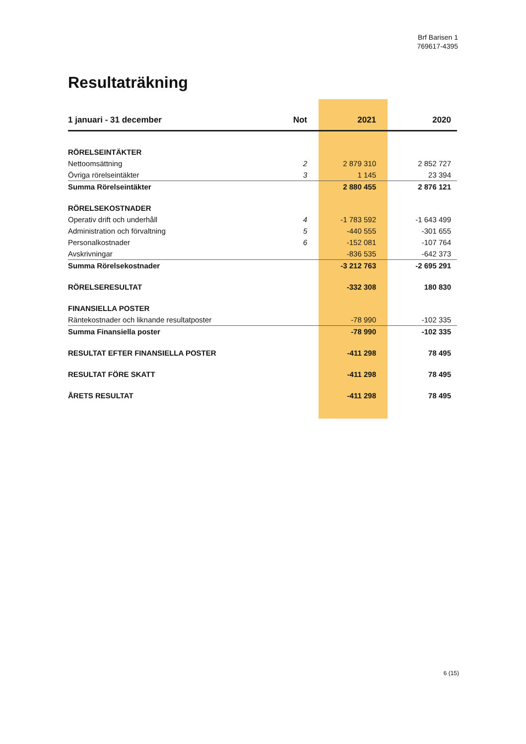Brf Barisen 1
769617-4395
Resultaträkning
| 1 januari - 31 december | Not | 2021 | 2020 |
| --- | --- | --- | --- |
| RÖRELSEINTÄKTER | | | |
| Nettoomsättning | 2 | 2 879 310 | 2 852 727 |
| Övriga rörelseintäkter | 3 | 1 145 | 23 394 |
| Summa Rörelseintäkter | | 2 880 455 | 2 876 121 |
| RÖRELSEKOSTNADER | | | |
| Operativ drift och underhåll | 4 | -1 783 592 | -1 643 499 |
| Administration och förvaltning | 5 | -440 555 | -301 655 |
| Personalkostnader | 6 | -152 081 | -107 764 |
| Avskrivningar | | -836 535 | -642 373 |
| Summa Rörelsekostnader | | -3 212 763 | -2 695 291 |
| RÖRELSERESULTAT | | -332 308 | 180 830 |
| FINANSIELLA POSTER | | | |
| Räntekostnader och liknande resultatposter | | -78 990 | -102 335 |
| Summa Finansiella poster | | -78 990 | -102 335 |
| RESULTAT EFTER FINANSIELLA POSTER | | -411 298 | 78 495 |
| RESULTAT FÖRE SKATT | | -411 298 | 78 495 |
| ÅRETS RESULTAT | | -411 298 | 78 495 |
6 (15)